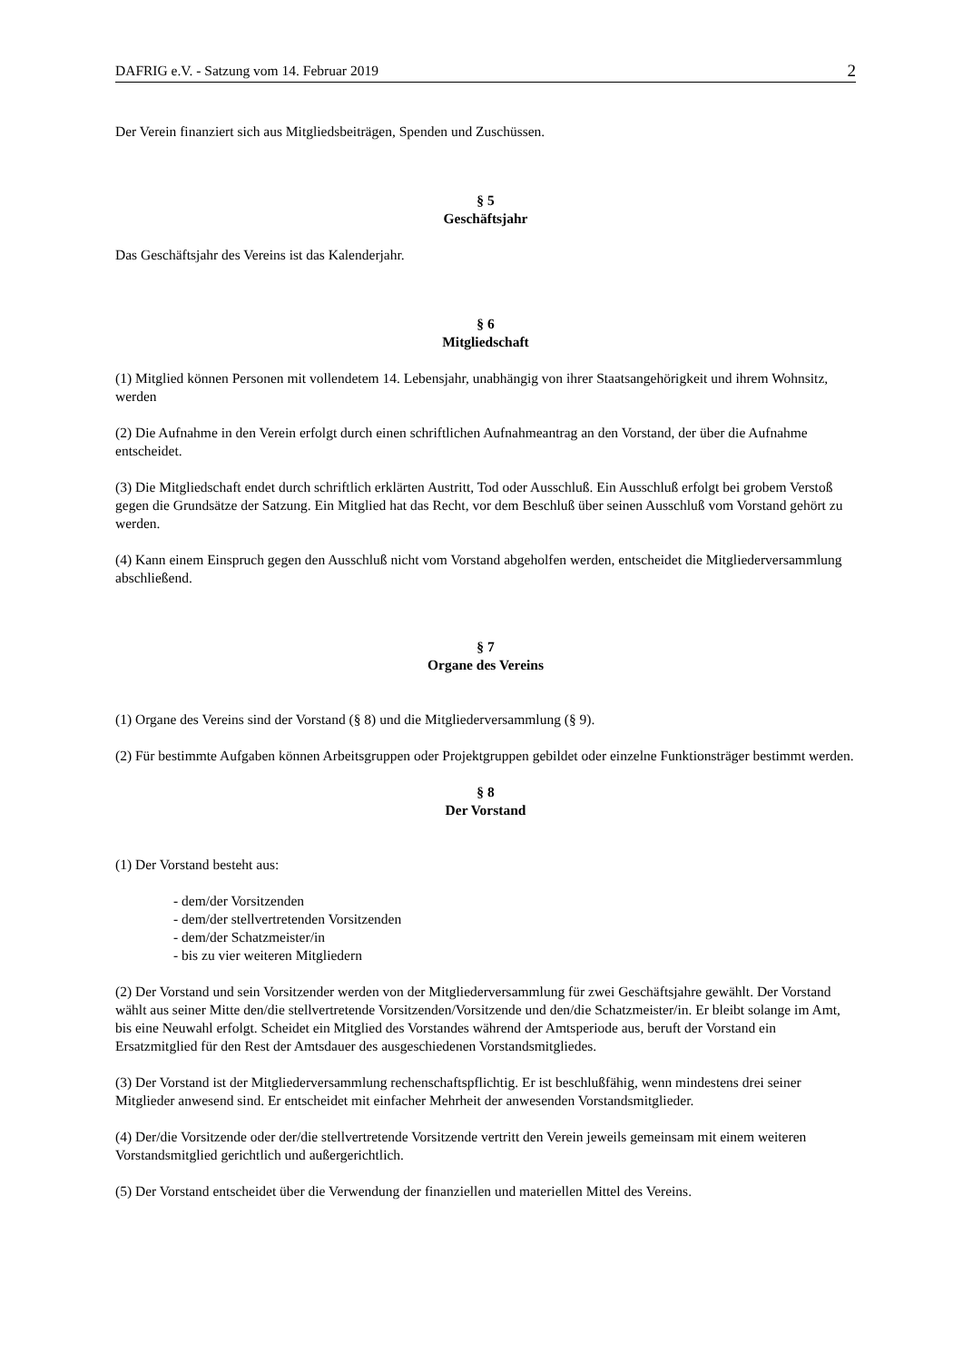DAFRIG e.V. - Satzung vom 14. Februar 2019 2
Der Verein finanziert sich aus Mitgliedsbeiträgen, Spenden und Zuschüssen.
§ 5
Geschäftsjahr
Das Geschäftsjahr des Vereins ist das Kalenderjahr.
§ 6
Mitgliedschaft
(1) Mitglied können Personen mit vollendetem 14. Lebensjahr, unabhängig von ihrer Staatsangehörigkeit und ihrem Wohnsitz, werden
(2) Die Aufnahme in den Verein erfolgt durch einen schriftlichen Aufnahmeantrag an den Vorstand, der über die Aufnahme entscheidet.
(3) Die Mitgliedschaft endet durch schriftlich erklärten Austritt, Tod oder Ausschluß. Ein Ausschluß erfolgt bei grobem Verstoß gegen die Grundsätze der Satzung. Ein Mitglied hat das Recht, vor dem Beschluß über seinen Ausschluß vom Vorstand gehört zu werden.
(4) Kann einem Einspruch gegen den Ausschluß nicht vom Vorstand abgeholfen werden, entscheidet die Mitgliederversammlung abschließend.
§ 7
Organe des Vereins
(1) Organe des Vereins sind der Vorstand (§ 8) und die Mitgliederversammlung (§ 9).
(2) Für bestimmte Aufgaben können Arbeitsgruppen oder Projektgruppen gebildet oder einzelne Funktionsträger bestimmt werden.
§ 8
Der Vorstand
(1) Der Vorstand besteht aus:
- dem/der Vorsitzenden
- dem/der stellvertretenden Vorsitzenden
- dem/der Schatzmeister/in
- bis zu vier weiteren Mitgliedern
(2) Der Vorstand und sein Vorsitzender werden von der Mitgliederversammlung für zwei Geschäftsjahre gewählt. Der Vorstand wählt aus seiner Mitte den/die stellvertretende Vorsitzenden/Vorsitzende und den/die Schatzmeister/in. Er bleibt solange im Amt, bis eine Neuwahl erfolgt. Scheidet ein Mitglied des Vorstandes während der Amtsperiode aus, beruft der Vorstand ein Ersatzmitglied für den Rest der Amtsdauer des ausgeschiedenen Vorstandsmitgliedes.
(3) Der Vorstand ist der Mitgliederversammlung rechenschaftspflichtig. Er ist beschlußfähig, wenn mindestens drei seiner Mitglieder anwesend sind. Er entscheidet mit einfacher Mehrheit der anwesenden Vorstandsmitglieder.
(4) Der/die Vorsitzende oder der/die stellvertretende Vorsitzende vertritt den Verein jeweils gemeinsam mit einem weiteren Vorstandsmitglied gerichtlich und außergerichtlich.
(5) Der Vorstand entscheidet über die Verwendung der finanziellen und materiellen Mittel des Vereins.